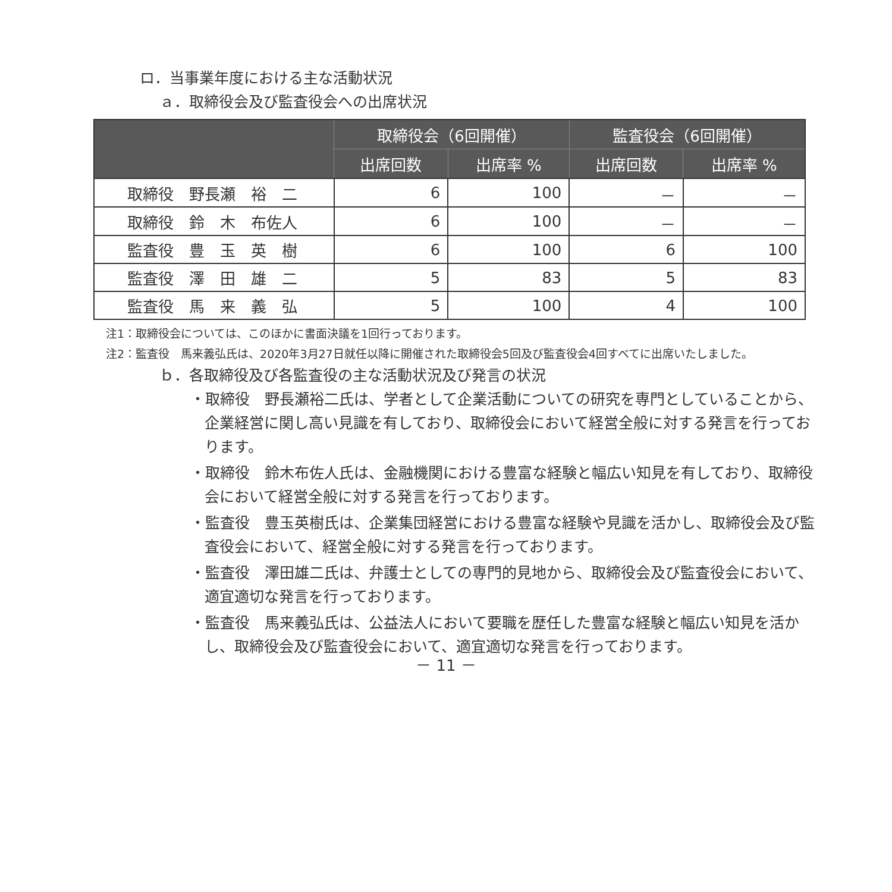ロ．当事業年度における主な活動状況
ａ．取締役会及び監査役会への出席状況
| | 取締役会（6回開催） | | 監査役会（6回開催） | |
| --- | --- | --- | --- | --- |
| | 出席回数 | 出席率 % | 出席回数 | 出席率 % |
| 取締役 野長瀬 裕 二 | 6 | 100 | － | － |
| 取締役 鈴 木 布佐人 | 6 | 100 | － | － |
| 監査役 豊 玉 英 樹 | 6 | 100 | 6 | 100 |
| 監査役 澤 田 雄 二 | 5 | 83 | 5 | 83 |
| 監査役 馬 来 義 弘 | 5 | 100 | 4 | 100 |
注1：取締役会については、このほかに書面決議を1回行っております。
注2：監査役　馬来義弘氏は、2020年3月27日就任以降に開催された取締役会5回及び監査役会4回すべてに出席いたしました。
ｂ．各取締役及び各監査役の主な活動状況及び発言の状況
・取締役　野長瀬裕二氏は、学者として企業活動についての研究を専門としていることから、企業経営に関し高い見識を有しており、取締役会において経営全般に対する発言を行っております。
・取締役　鈴木布佐人氏は、金融機関における豊富な経験と幅広い知見を有しており、取締役会において経営全般に対する発言を行っております。
・監査役　豊玉英樹氏は、企業集団経営における豊富な経験や見識を活かし、取締役会及び監査役会において、経営全般に対する発言を行っております。
・監査役　澤田雄二氏は、弁護士としての専門的見地から、取締役会及び監査役会において、適宜適切な発言を行っております。
・監査役　馬来義弘氏は、公益法人において要職を歴任した豊富な経験と幅広い知見を活かし、取締役会及び監査役会において、適宜適切な発言を行っております。
－ 11 －